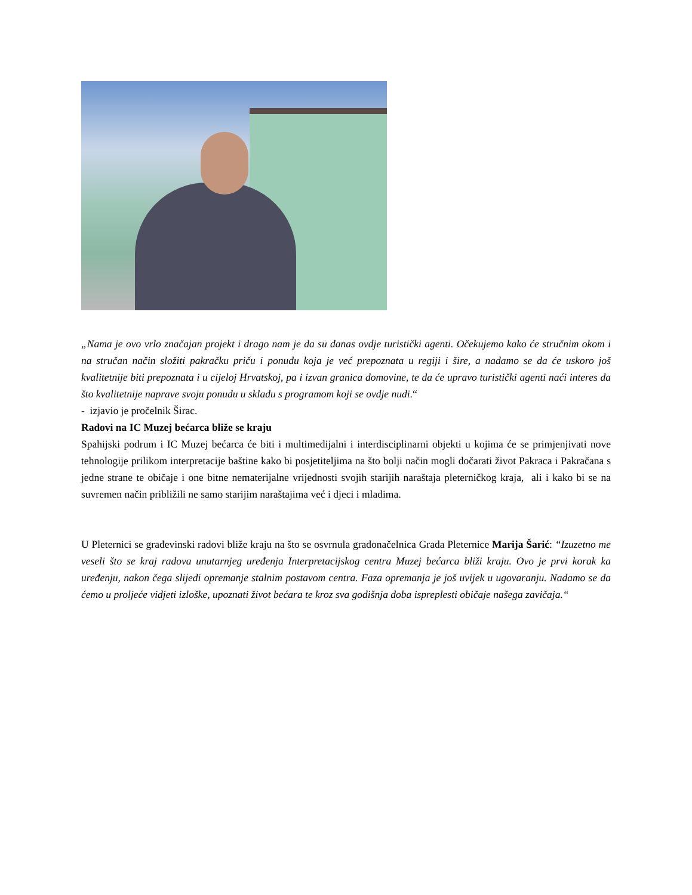„Nama je ovo vrlo značajan projekt i drago nam je da su danas ovdje turistički agenti. Očekujemo kako će stručnim okom i na stručan način složiti pakračku priču i ponudu koja je već prepoznata u regiji i šire, a nadamo se da će uskoro još kvalitetnije biti prepoznata i u cijeloj Hrvatskoj, pa i izvan granica domovine, te da će upravo turistički agenti naći interes da što kvalitetnije naprave svoju ponudu u skladu s programom koji se ovdje nudi.“
- izjavio je pročelnik Širac.
Radovi na IC Muzej bećarca bliže se kraju
Spahijski podrum i IC Muzej bećarca će biti i multimedijalni i interdisciplinarni objekti u kojima će se primjenjivati nove tehnologije prilikom interpretacije baštine kako bi posjetiteljima na što bolji način mogli dočarati život Pakraca i Pakračana s jedne strane te običaje i one bitne nematerijalne vrijednosti svojih starijih naraštaja pleterničkog kraja, ali i kako bi se na suvremen način približili ne samo starijim naraštajima već i djeci i mladima.
U Pleternici se građevinski radovi bliže kraju na što se osvrnula gradonačelnica Grada Pleternice Marija Šarić: “Izuzetno me veseli što se kraj radova unutarnjeg uređenja Interpretacijskog centra Muzej bećarca bliži kraju. Ovo je prvi korak ka uređenju, nakon čega slijedi opremanje stalnim postavom centra. Faza opremanja je još uvijek u ugovaranju. Nadamo se da ćemo u proljeće vidjeti izloške, upoznati život bećara te kroz sva godišnja doba ispreplesti običaje našega zavičaja.“